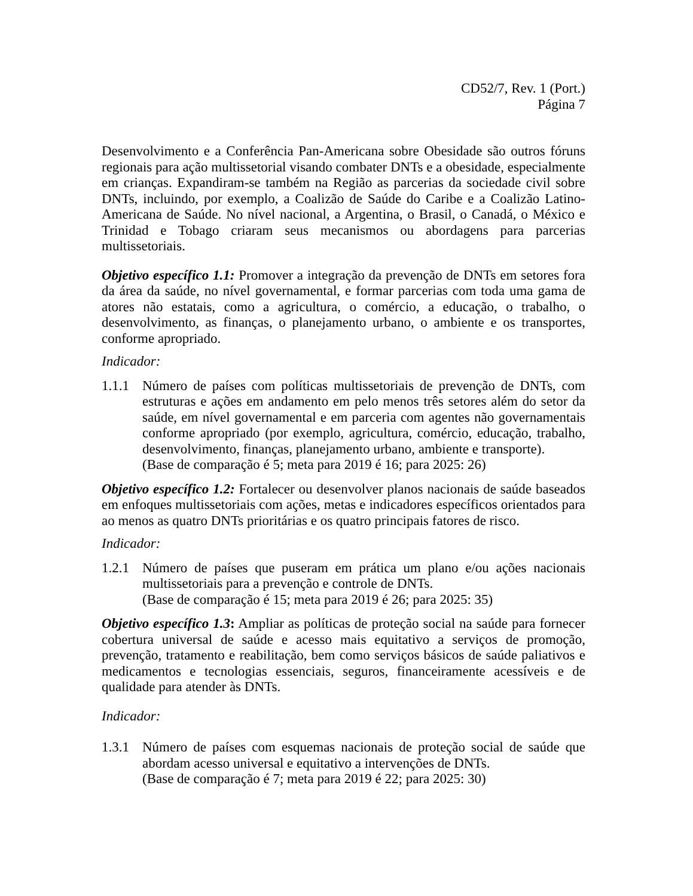CD52/7, Rev. 1 (Port.)
Página 7
Desenvolvimento e a Conferência Pan-Americana sobre Obesidade são outros fóruns regionais para ação multissetorial visando combater DNTs e a obesidade, especialmente em crianças. Expandiram-se também na Região as parcerias da sociedade civil sobre DNTs, incluindo, por exemplo, a Coalizão de Saúde do Caribe e a Coalizão Latino-Americana de Saúde. No nível nacional, a Argentina, o Brasil, o Canadá, o México e Trinidad e Tobago criaram seus mecanismos ou abordagens para parcerias multissetoriais.
Objetivo específico 1.1: Promover a integração da prevenção de DNTs em setores fora da área da saúde, no nível governamental, e formar parcerias com toda uma gama de atores não estatais, como a agricultura, o comércio, a educação, o trabalho, o desenvolvimento, as finanças, o planejamento urbano, o ambiente e os transportes, conforme apropriado.
Indicador:
1.1.1
Número de países com políticas multissetoriais de prevenção de DNTs, com estruturas e ações em andamento em pelo menos três setores além do setor da saúde, em nível governamental e em parceria com agentes não governamentais conforme apropriado (por exemplo, agricultura, comércio, educação, trabalho, desenvolvimento, finanças, planejamento urbano, ambiente e transporte).
(Base de comparação é 5; meta para 2019 é 16; para 2025: 26)
Objetivo específico 1.2: Fortalecer ou desenvolver planos nacionais de saúde baseados em enfoques multissetoriais com ações, metas e indicadores específicos orientados para ao menos as quatro DNTs prioritárias e os quatro principais fatores de risco.
Indicador:
1.2.1
Número de países que puseram em prática um plano e/ou ações nacionais multissetoriais para a prevenção e controle de DNTs.
(Base de comparação é 15; meta para 2019 é 26; para 2025: 35)
Objetivo específico 1.3: Ampliar as políticas de proteção social na saúde para fornecer cobertura universal de saúde e acesso mais equitativo a serviços de promoção, prevenção, tratamento e reabilitação, bem como serviços básicos de saúde paliativos e medicamentos e tecnologias essenciais, seguros, financeiramente acessíveis e de qualidade para atender às DNTs.
Indicador:
1.3.1
Número de países com esquemas nacionais de proteção social de saúde que abordam acesso universal e equitativo a intervenções de DNTs.
(Base de comparação é 7; meta para 2019 é 22; para 2025: 30)